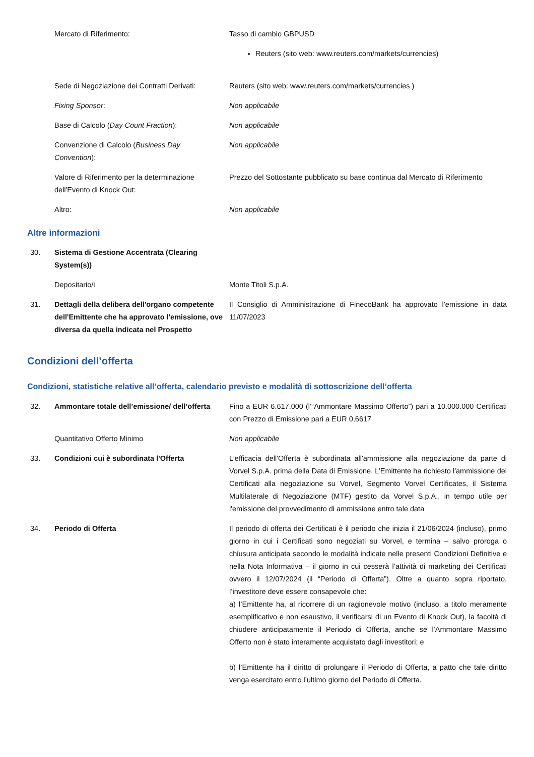| | Mercato di Riferimento: | Tasso di cambio GBPUSD Reuters (sito web: www.reuters.com/markets/currencies) |
| | Sede di Negoziazione dei Contratti Derivati: | Reuters (sito web: www.reuters.com/markets/currencies ) |
| | Fixing Sponsor : | Non applicabile |
| | Base di Calcolo ( Day Count Fraction ): | Non applicabile |
| | Convenzione di Calcolo ( Business Day Convention ): | Non applicabile |
| | Valore di Riferimento per la determinazione dell'Evento di Knock Out: | Prezzo del Sottostante pubblicato su base continua dal Mercato di Riferimento |
| | Altro: | Non applicabile |
Altre informazioni
| 30. | Sistema di Gestione Accentrata (Clearing System(s)) | |
| | Depositario/i | Monte Titoli S.p.A. |
| 31. | Dettagli della delibera dell'organo competente dell'Emittente che ha approvato l'emissione, ove diversa da quella indicata nel Prospetto | Il Consiglio di Amministrazione di FinecoBank ha approvato l’emissione in data 11/07/2023 |
Condizioni dell’offerta
Condizioni, statistiche relative all’offerta, calendario previsto e modalità di sottoscrizione dell’offerta
| 32. | Ammontare totale dell’emissione/ dell’offerta | Fino a EUR 6.617.000 (l’“Ammontare Massimo Offerto”) pari a 10.000.000 Certificati con Prezzo di Emissione pari a EUR 0,6617 |
| | Quantitativo Offerto Minimo | Non applicabile |
| 33. | Condizioni cui è subordinata l'Offerta | L'efficacia dell'Offerta è subordinata all'ammissione alla negoziazione da parte di Vorvel S.p.A. prima della Data di Emissione. L’Emittente ha richiesto l'ammissione dei Certificati alla negoziazione su Vorvel, Segmento Vorvel Certificates, il Sistema Multilaterale di Negoziazione (MTF) gestito da Vorvel S.p.A., in tempo utile per l'emissione del provvedimento di ammissione entro tale data |
| 34. | Periodo di Offerta | Il periodo di offerta dei Certificati è il periodo che inizia il 21/06/2024 (incluso), primo giorno in cui i Certificati sono negoziati su Vorvel, e termina – salvo proroga o chiusura anticipata secondo le modalità indicate nelle presenti Condizioni Definitive e nella Nota Informativa – il giorno in cui cesserà l’attività di marketing dei Certificati ovvero il 12/07/2024 (il “Periodo di Offerta”). Oltre a quanto sopra riportato, l’investitore deve essere consapevole che: a) l’Emittente ha, al ricorrere di un ragionevole motivo (incluso, a titolo meramente esemplificativo e non esaustivo, il verificarsi di un Evento di Knock Out), la facoltà di chiudere anticipatamente il Periodo di Offerta, anche se l’Ammontare Massimo Offerto non è stato interamente acquistato dagli investitori; e b) l’Emittente ha il diritto di prolungare il Periodo di Offerta, a patto che tale diritto venga esercitato entro l’ultimo giorno del Periodo di Offerta. |